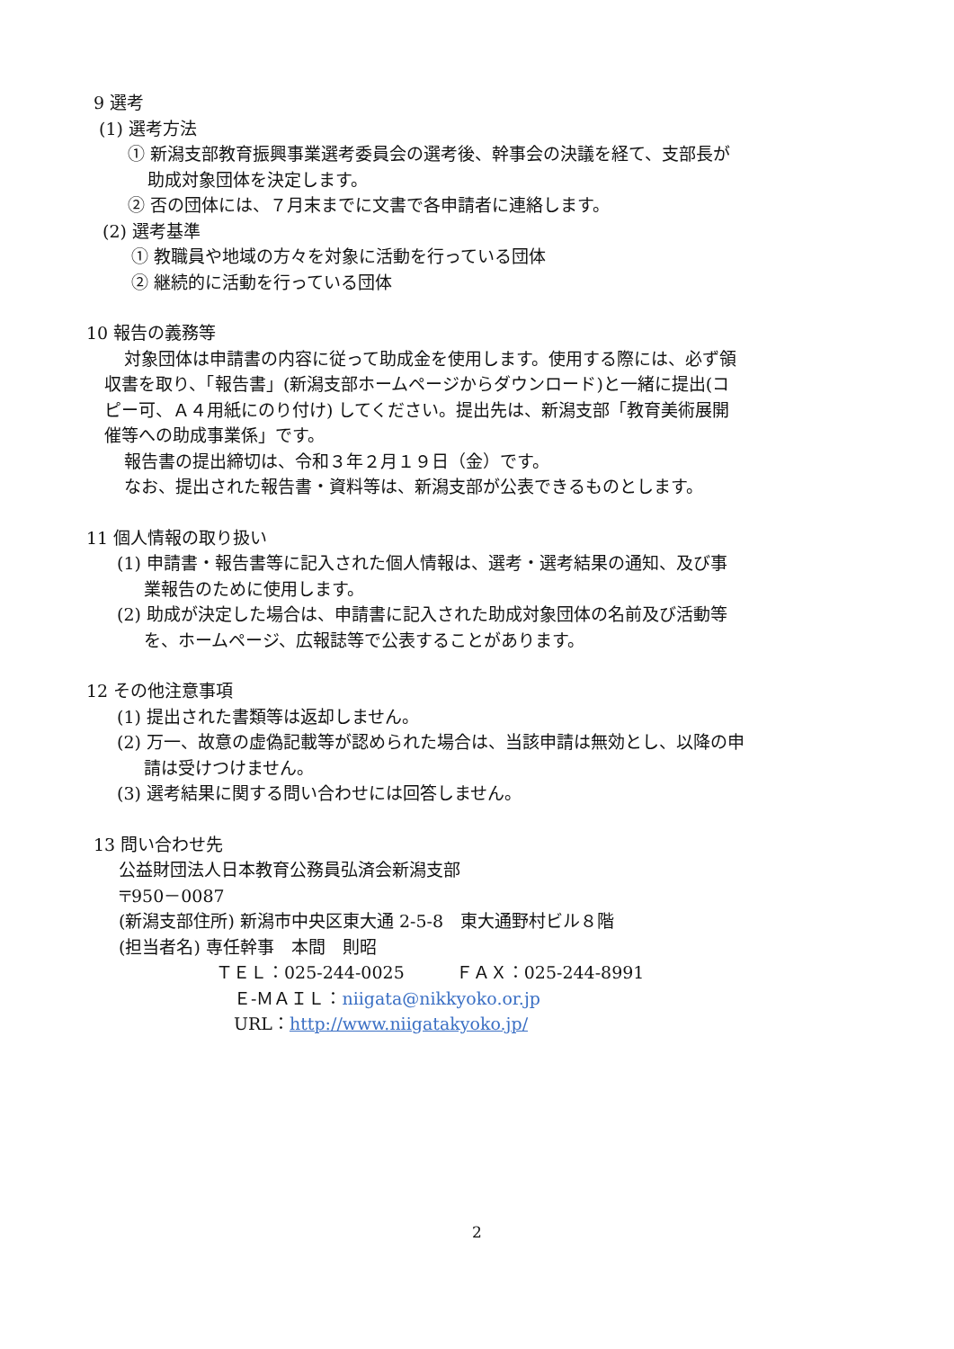9 選考
(1) 選考方法
① 新潟支部教育振興事業選考委員会の選考後、幹事会の決議を経て、支部長が
助成対象団体を決定します。
② 否の団体には、７月末までに文書で各申請者に連絡します。
(2) 選考基準
① 教職員や地域の方々を対象に活動を行っている団体
② 継続的に活動を行っている団体
10 報告の義務等
対象団体は申請書の内容に従って助成金を使用します。使用する際には、必ず領
収書を取り、「報告書」(新潟支部ホームページからダウンロード)と一緒に提出(コ
ピー可、Ａ４用紙にのり付け) してください。提出先は、新潟支部「教育美術展開
催等への助成事業係」です。
報告書の提出締切は、令和３年２月１９日（金）です。
なお、提出された報告書・資料等は、新潟支部が公表できるものとします。
11 個人情報の取り扱い
(1) 申請書・報告書等に記入された個人情報は、選考・選考結果の通知、及び事
業報告のために使用します。
(2) 助成が決定した場合は、申請書に記入された助成対象団体の名前及び活動等
を、ホームページ、広報誌等で公表することがあります。
12 その他注意事項
(1) 提出された書類等は返却しません。
(2) 万一、故意の虚偽記載等が認められた場合は、当該申請は無効とし、以降の申
請は受けつけません。
(3) 選考結果に関する問い合わせには回答しません。
13 問い合わせ先
公益財団法人日本教育公務員弘済会新潟支部
〒950－0087
(新潟支部住所) 新潟市中央区東大通 2-5-8　東大通野村ビル８階
(担当者名) 専任幹事　本間　則昭
ＴＥＬ：025-244-0025　　　ＦＡＸ：025-244-8991
Ｅ-ＭＡＩＬ：niigata@nikkyoko.or.jp
URL：http://www.niigatakyoko.jp/
2